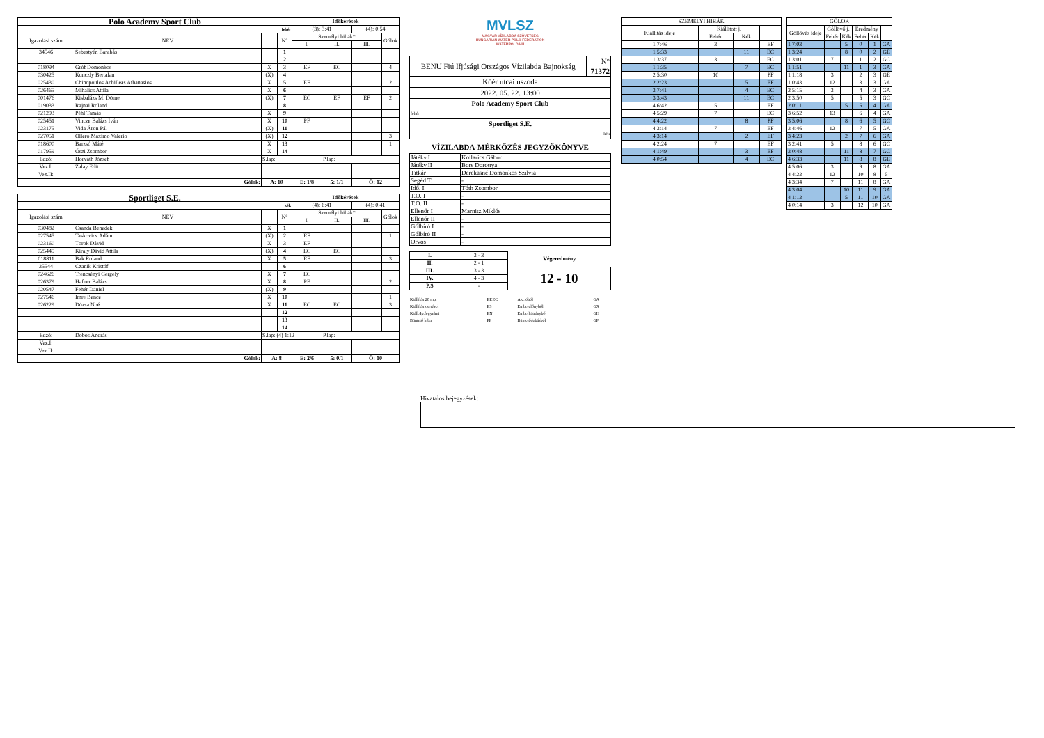| Polo Academy Sport Club | | | | Időkérések | | | |
| fehér | | | | (3): 3:41 | | (4): 0:54 | |
| Igazolási szám | NÉV | | N° | Személyi hibák* | | | Gólok |
| | | | | I. | II. | III. | |
| 34546 | Sebestyén Barabás | | 1 | | | | |
| | | | 2 | | | | |
| 018094 | Gróf Domonkos | X | 3 | EF | EC | | 4 |
| 030425 | Kunczly Bertalan | (X) | 4 | | | | |
| 025430 | Chinopoulos Achilleas Athanasios | X | 5 | EF | | | 2 |
| 026465 | Mihalics Attila | X | 6 | | | | |
| 001476 | Kisbalázs M. Döme | (X) | 7 | EC | EF | EF | 2 |
| 019033 | Rajnai Roland | | 8 | | | | |
| 021293 | Péhl Tamás | X | 9 | | | | |
| 025451 | Vincze Balázs Iván | X | 10 | PF | | | |
| 023175 | Vida Áron Pál | (X) | 11 | | | | |
| 027051 | Ollero Maximo Valerio | (X) | 12 | | | | 3 |
| 018600 | Barzsó Máté | X | 13 | | | | 1 |
| 017959 | Őszi Zsombor | X | 14 | | | | |
| Edző: | Horváth József | S.lap: | | | P.lap: | | |
| Vez.I: | Zalay Edit | | | | | | |
| Vez.II: | | | | | | | |
| Gólok: | | A: 10 | | E: 1/8 | 5: 1/1 | Ö: 12 | |
| Sportliget S.E. | | | | Időkérések | | | |
| kék | | | | (4): 6:41 | | (4): 0:41 | |
| Igazolási szám | NÉV | | N° | Személyi hibák* | | | Gólok |
| | | | | I. | II. | III. | |
| 030482 | Csanda Benedek | X | 1 | | | | |
| 027545 | Taskovics Ádám | (X) | 2 | EF | | | 1 |
| 023160 | Török Dávid | X | 3 | EF | | | |
| 025445 | Király Dávid Attila | (X) | 4 | EC | EC | | |
| 018811 | Bak Roland | X | 5 | EF | | | 3 |
| 35544 | Czanik Kristóf | | 6 | | | | |
| 024626 | Trencsényi Gergely | X | 7 | EC | | | |
| 026379 | Hafner Balázs | X | 8 | PF | | | 2 |
| 020547 | Fehér Dániel | (X) | 9 | | | | |
| 027546 | Imre Bence | X | 10 | | | | 1 |
| 026229 | Dózsa Noé | X | 11 | EC | EC | | 3 |
| | | | 12 | | | | |
| | | | 13 | | | | |
| | | | 14 | | | | |
| Edző: | Dobos András | S.lap: (4) 1:12 | | | P.lap: | | |
| Vez.I: | | | | | | | |
| Vez.II: | | | | | | | |
| Gólok: | | A: 8 | | E: 2/6 | 5: 0/1 | Ö: 10 | |
MVLSZ
MAGYAR VÍZILABDA SZÖVETSÉG
HUNGARIAN WATER POLO FEDERATION
WATERPOLO.HU
| BENU Fiú Ifjúsági Országos Vízilabda Bajnokság | N° 71372 |
| Kőér utcai uszoda | |
| 2022. 05. 22. 13:00 | |
| Polo Academy Sport Club fehér | |
| Sportliget S.E. kék | |
VÍZILABDA-MÉRKŐZÉS JEGYZŐKÖNYVE
| Játékv.I | Kollarics Gábor |
| Játékv.II | Bors Dorottya |
| Titkár | Derekasné Domonkos Szilvia |
| Segéd T. | - |
| Idő. I | Tóth Zsombor |
| T.O. I | - |
| T.O. II | - |
| Ellenőr I | Marnitz Miklós |
| Ellenőr II | - |
| Gólbíró I | - |
| Gólbíró II | - |
| Orvos | - |
| I. | 3 - 3 | Végeredmény |
| II. | 2 - 1 | |
| III. | 3 - 3 | 12 - 10 |
| IV. | 4 - 3 | |
| P.S | - | |
| Kiállítás 20 mp. | EF,EC | Akcióból | GA |
| Kiállítás cserével | ES | Emberelőnyből | GX |
| Kiáll.4p.fegyelmi | EN | Emberhátrányból | GH |
| Büntető hiba | PF | Büntetődobásból | GP |
| SZEMÉLYI HIBÁK | | | |
| Kiállítás ideje | Kiállított j. | | |
| | Fehér | Kék | |
| 1 7:46 | 3 | | EF |
| 1 5:33 | | 11 | EC |
| 1 3:37 | 3 | | EC |
| 1 1:35 | | 7 | EC |
| 2 5:30 | 10 | | PF |
| 2 2:23 | | 5 | EF |
| 3 7:41 | | 4 | EC |
| 3 3:43 | | 11 | EC |
| 4 6:42 | 5 | | EF |
| 4 5:29 | 7 | | EC |
| 4 4:22 | | 8 | PF |
| 4 3:14 | 7 | | EF |
| 4 3:14 | | 2 | EF |
| 4 2:24 | 7 | | EF |
| 4 1:49 | | 3 | EF |
| 4 0:54 | | 4 | EC |
| GÓLOK | | | | | |
| Góllövés ideje | Góllövő j. | | Eredmény | | |
| | Fehér | Kék | Fehér | Kék | |
| 1 7:03 | | 5 | 0 | 1 | GA |
| 1 3:24 | | 8 | 0 | 2 | GE |
| 1 3:01 | 7 | | 1 | 2 | GC |
| 1 1:51 | | 11 | 1 | 3 | GA |
| 1 1:18 | 3 | | 2 | 3 | GE |
| 1 0:43 | 12 | | 3 | 3 | GA |
| 2 5:15 | 3 | | 4 | 3 | GA |
| 2 3:50 | 5 | | 5 | 3 | GC |
| 2 0:11 | | 5 | 5 | 4 | GA |
| 3 6:52 | 13 | | 6 | 4 | GA |
| 3 5:06 | | 8 | 6 | 5 | GC |
| 3 4:46 | 12 | | 7 | 5 | GA |
| 3 4:23 | | 2 | 7 | 6 | GA |
| 3 2:41 | 5 | | 8 | 6 | GC |
| 3 0:48 | | 11 | 8 | 7 | GC |
| 4 6:33 | | 11 | 8 | 8 | GE |
| 4 5:06 | 3 | | 9 | 8 | GA |
| 4 4:22 | 12 | | 10 | 8 | 5 |
| 4 3:34 | 7 | | 11 | 8 | GA |
| 4 3:04 | | 10 | 11 | 9 | GA |
| 4 1:12 | | 5 | 11 | 10 | GA |
| 4 0:14 | 3 | | 12 | 10 | GA |
Hivatalos bejegyzések: